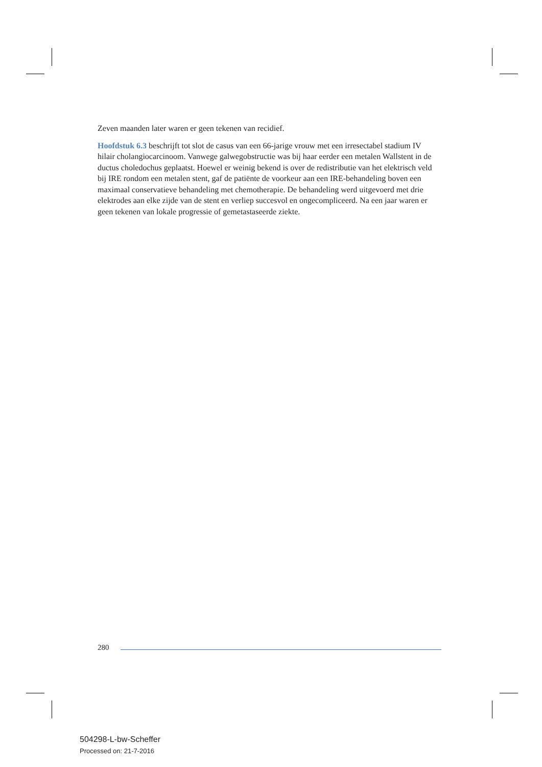Zeven maanden later waren er geen tekenen van recidief.
Hoofdstuk 6.3 beschrijft tot slot de casus van een 66-jarige vrouw met een irresectabel stadium IV hilair cholangiocarcinoom. Vanwege galwegobstructie was bij haar eerder een metalen Wallstent in de ductus choledochus geplaatst. Hoewel er weinig bekend is over de redistributie van het elektrisch veld bij IRE rondom een metalen stent, gaf de patiënte de voorkeur aan een IRE-behandeling boven een maximaal conservatieve behandeling met chemotherapie. De behandeling werd uitgevoerd met drie elektrodes aan elke zijde van de stent en verliep succesvol en ongecompliceerd. Na een jaar waren er geen tekenen van lokale progressie of gemetastaseerde ziekte.
280
504298-L-bw-Scheffer
Processed on: 21-7-2016